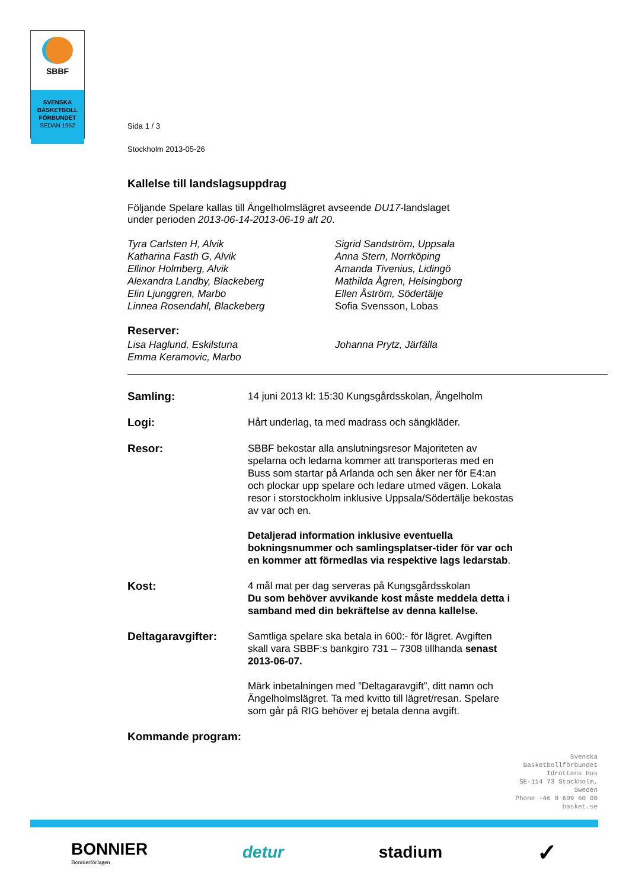SBBF
SVENSKA
BASKETBOLL
FÖRBUNDET
SEDAN 1952
Sida 1 / 3
Stockholm 2013-05-26
Kallelse till landslagsuppdrag
Följande Spelare kallas till Ängelholmslägret avseende DU17-landslaget
under perioden 2013-06-14-2013-06-19 alt 20.
Tyra Carlsten H, Alvik
Katharina Fasth G, Alvik
Ellinor Holmberg, Alvik
Alexandra Landby, Blackeberg
Elin Ljunggren, Marbo
Linnea Rosendahl, Blackeberg
Sigrid Sandström, Uppsala
Anna Stern, Norrköping
Amanda Tivenius, Lidingö
Mathilda Ågren, Helsingborg
Ellen Åström, Södertälje
Sofia Svensson, Lobas
Reserver:
Lisa Haglund, Eskilstuna
Emma Keramovic, Marbo
Johanna Prytz, Järfälla
Samling:
14 juni 2013 kl: 15:30 Kungsgårdsskolan, Ängelholm
Logi:
Hårt underlag, ta med madrass och sängkläder.
Resor:
SBBF bekostar alla anslutningsresor Majoriteten av spelarna och ledarna kommer att transporteras med en Buss som startar på Arlanda och sen åker ner för E4:an och plockar upp spelare och ledare utmed vägen. Lokala resor i storstockholm inklusive Uppsala/Södertälje bekostas av var och en.
Detaljerad information inklusive eventuella bokningsnummer och samlingsplatser-tider för var och en kommer att förmedlas via respektive lags ledarstab.
Kost:
4 mål mat per dag serveras på Kungsgårdsskolan
Du som behöver avvikande kost måste meddela detta i samband med din bekräftelse av denna kallelse.
Deltagaravgifter:
Samtliga spelare ska betala in 600:- för lägret. Avgiften skall vara SBBF:s bankgiro 731 – 7308 tillhanda senast 2013-06-07.
Märk inbetalningen med ”Deltagaravgift”, ditt namn och Ängelholmslägret. Ta med kvitto till lägret/resan. Spelare som går på RIG behöver ej betala denna avgift.
Kommande program:
Svenska
Basketbollförbundet
Idrottens Hus
SE-114 73 Stockholm,
Sweden
Phone +46 8 699 60 00
basket.se
BONNIER
Bonnierförlagen
detur stadium
✓